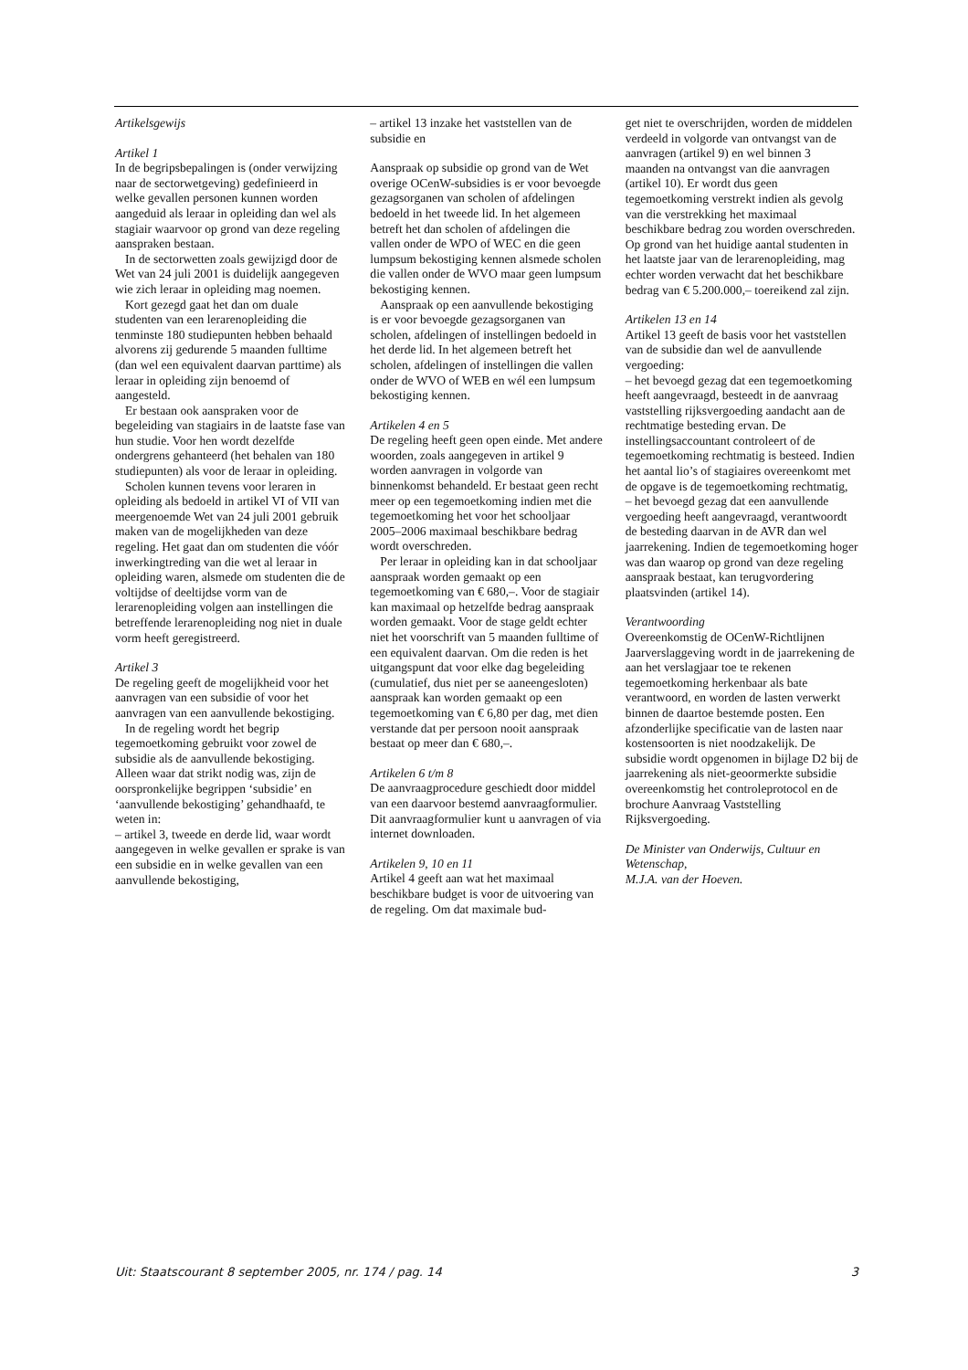Artikelsgewijs
Artikel 1
In de begripsbepalingen is (onder verwijzing naar de sectorwetgeving) gedefinieerd in welke gevallen personen kunnen worden aangeduid als leraar in opleiding dan wel als stagiair waarvoor op grond van deze regeling aanspraken bestaan.
In de sectorwetten zoals gewijzigd door de Wet van 24 juli 2001 is duidelijk aangegeven wie zich leraar in opleiding mag noemen.
Kort gezegd gaat het dan om duale studenten van een lerarenopleiding die tenminste 180 studiepunten hebben behaald alvorens zij gedurende 5 maanden fulltime (dan wel een equivalent daarvan parttime) als leraar in opleiding zijn benoemd of aangesteld.
Er bestaan ook aanspraken voor de begeleiding van stagiairs in de laatste fase van hun studie. Voor hen wordt dezelfde ondergrens gehanteerd (het behalen van 180 studiepunten) als voor de leraar in opleiding.
Scholen kunnen tevens voor leraren in opleiding als bedoeld in artikel VI of VII van meergenoemde Wet van 24 juli 2001 gebruik maken van de mogelijkheden van deze regeling. Het gaat dan om studenten die vóór inwerkingtreding van die wet al leraar in opleiding waren, alsmede om studenten die de voltijdse of deeltijdse vorm van de lerarenopleiding volgen aan instellingen die betreffende lerarenopleiding nog niet in duale vorm heeft geregistreerd.
Artikel 3
De regeling geeft de mogelijkheid voor het aanvragen van een subsidie of voor het aanvragen van een aanvullende bekostiging.
In de regeling wordt het begrip tegemoetkoming gebruikt voor zowel de subsidie als de aanvullende bekostiging. Alleen waar dat strikt nodig was, zijn de oorspronkelijke begrippen ‘subsidie’ en ‘aanvullende bekostiging’ gehandhaafd, te weten in:
– artikel 3, tweede en derde lid, waar wordt aangegeven in welke gevallen er sprake is van een subsidie en in welke gevallen van een aanvullende bekostiging,
– artikel 13 inzake het vaststellen van de subsidie en
Aanspraak op subsidie op grond van de Wet overige OCenW-subsidies is er voor bevoegde gezagsorganen van scholen of afdelingen bedoeld in het tweede lid. In het algemeen betreft het dan scholen of afdelingen die vallen onder de WPO of WEC en die geen lumpsum bekostiging kennen alsmede scholen die vallen onder de WVO maar geen lumpsum bekostiging kennen.
Aanspraak op een aanvullende bekostiging is er voor bevoegde gezagsorganen van scholen, afdelingen of instellingen bedoeld in het derde lid. In het algemeen betreft het scholen, afdelingen of instellingen die vallen onder de WVO of WEB en wél een lumpsum bekostiging kennen.
Artikelen 4 en 5
De regeling heeft geen open einde. Met andere woorden, zoals aangegeven in artikel 9 worden aanvragen in volgorde van binnenkomst behandeld. Er bestaat geen recht meer op een tegemoetkoming indien met die tegemoetkoming het voor het schooljaar 2005–2006 maximaal beschikbare bedrag wordt overschreden.
Per leraar in opleiding kan in dat schooljaar aanspraak worden gemaakt op een tegemoetkoming van € 680,–. Voor de stagiair kan maximaal op hetzelfde bedrag aanspraak worden gemaakt. Voor de stage geldt echter niet het voorschrift van 5 maanden fulltime of een equivalent daarvan. Om die reden is het uitgangspunt dat voor elke dag begeleiding (cumulatief, dus niet per se aaneengesloten) aanspraak kan worden gemaakt op een tegemoetkoming van € 6,80 per dag, met dien verstande dat per persoon nooit aanspraak bestaat op meer dan € 680,–.
Artikelen 6 t/m 8
De aanvraagprocedure geschiedt door middel van een daarvoor bestemd aanvraagformulier. Dit aanvraagformulier kunt u aanvragen of via internet downloaden.
Artikelen 9, 10 en 11
Artikel 4 geeft aan wat het maximaal beschikbare budget is voor de uitvoering van de regeling. Om dat maximale bud-
get niet te overschrijden, worden de middelen verdeeld in volgorde van ontvangst van de aanvragen (artikel 9) en wel binnen 3 maanden na ontvangst van die aanvragen (artikel 10). Er wordt dus geen tegemoetkoming verstrekt indien als gevolg van die verstrekking het maximaal beschikbare bedrag zou worden overschreden. Op grond van het huidige aantal studenten in het laatste jaar van de lerarenopleiding, mag echter worden verwacht dat het beschikbare bedrag van € 5.200.000,– toereikend zal zijn.
Artikelen 13 en 14
Artikel 13 geeft de basis voor het vaststellen van de subsidie dan wel de aanvullende vergoeding:
– het bevoegd gezag dat een tegemoetkoming heeft aangevraagd, besteedt in de aanvraag vaststelling rijksvergoeding aandacht aan de rechtmatige besteding ervan. De instellingsaccountant controleert of de tegemoetkoming rechtmatig is besteed. Indien het aantal lio’s of stagiaires overeenkomt met de opgave is de tegemoetkoming rechtmatig,
– het bevoegd gezag dat een aanvullende vergoeding heeft aangevraagd, verantwoordt de besteding daarvan in de AVR dan wel jaarrekening. Indien de tegemoetkoming hoger was dan waarop op grond van deze regeling aanspraak bestaat, kan terugvordering plaatsvinden (artikel 14).
Verantwoording
Overeenkomstig de OCenW-Richtlijnen Jaarverslaggeving wordt in de jaarrekening de aan het verslagjaar toe te rekenen tegemoetkoming herkenbaar als bate verantwoord, en worden de lasten verwerkt binnen de daartoe bestemde posten. Een afzonderlijke specificatie van de lasten naar kostensoorten is niet noodzakelijk. De subsidie wordt opgenomen in bijlage D2 bij de jaarrekening als niet-geoormerkte subsidie overeenkomstig het controleprotocol en de brochure Aanvraag Vaststelling Rijksvergoeding.
De Minister van Onderwijs, Cultuur en Wetenschap,
M.J.A. van der Hoeven.
Uit: Staatscourant 8 september 2005, nr. 174 / pag. 14 3